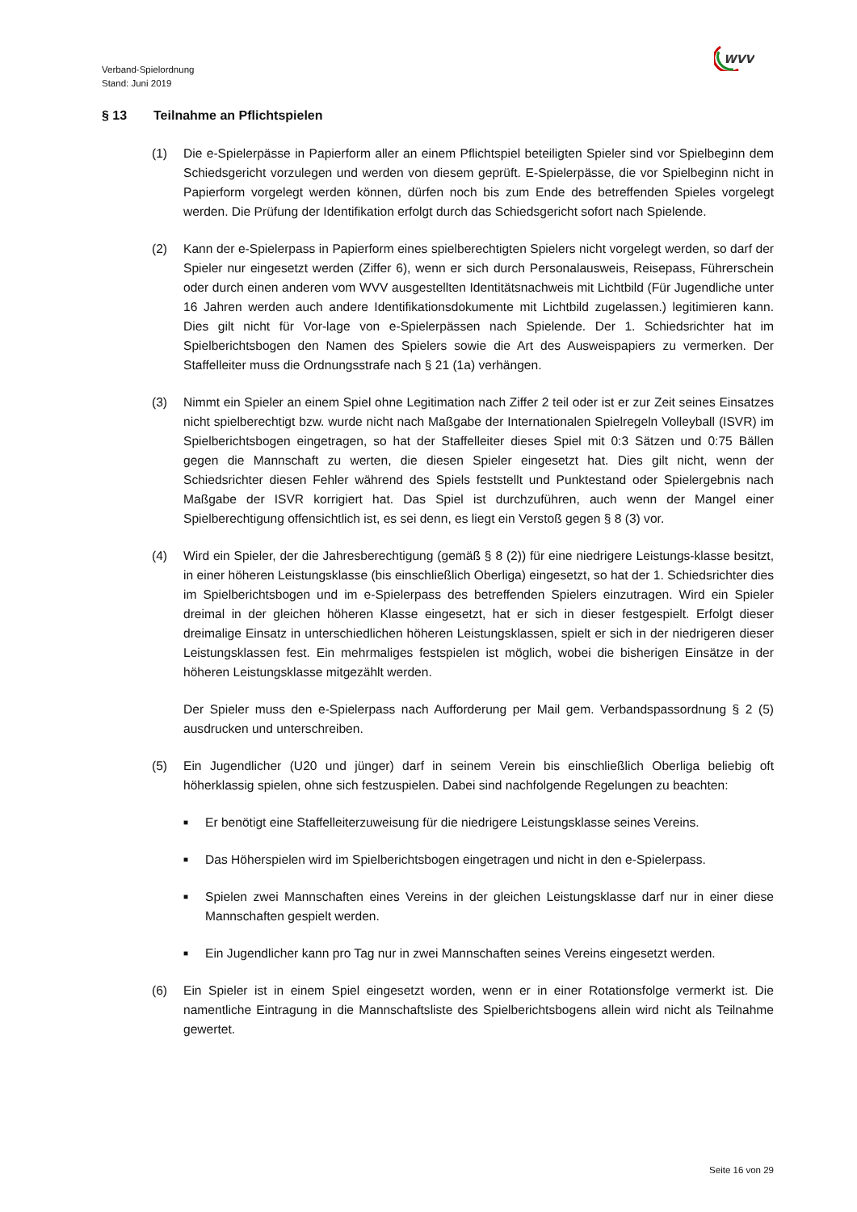Verband-Spielordnung
Stand: Juni 2019
WVV
§ 13 Teilnahme an Pflichtspielen
(1) Die e-Spielerpässe in Papierform aller an einem Pflichtspiel beteiligten Spieler sind vor Spielbeginn dem Schiedsgericht vorzulegen und werden von diesem geprüft. E-Spielerpässe, die vor Spielbeginn nicht in Papierform vorgelegt werden können, dürfen noch bis zum Ende des betreffenden Spieles vorgelegt werden. Die Prüfung der Identifikation erfolgt durch das Schiedsgericht sofort nach Spielende.
(2) Kann der e-Spielerpass in Papierform eines spielberechtigten Spielers nicht vorgelegt werden, so darf der Spieler nur eingesetzt werden (Ziffer 6), wenn er sich durch Personalausweis, Reisepass, Führerschein oder durch einen anderen vom WVV ausgestellten Identitätsnachweis mit Lichtbild (Für Jugendliche unter 16 Jahren werden auch andere Identifikationsdokumente mit Lichtbild zugelassen.) legitimieren kann. Dies gilt nicht für Vor-lage von e-Spielerpässen nach Spielende. Der 1. Schiedsrichter hat im Spielberichtsbogen den Namen des Spielers sowie die Art des Ausweispapiers zu vermerken. Der Staffelleiter muss die Ordnungsstrafe nach § 21 (1a) verhängen.
(3) Nimmt ein Spieler an einem Spiel ohne Legitimation nach Ziffer 2 teil oder ist er zur Zeit seines Einsatzes nicht spielberechtigt bzw. wurde nicht nach Maßgabe der Internationalen Spielregeln Volleyball (ISVR) im Spielberichtsbogen eingetragen, so hat der Staffelleiter dieses Spiel mit 0:3 Sätzen und 0:75 Bällen gegen die Mannschaft zu werten, die diesen Spieler eingesetzt hat. Dies gilt nicht, wenn der Schiedsrichter diesen Fehler während des Spiels feststellt und Punktestand oder Spielergebnis nach Maßgabe der ISVR korrigiert hat. Das Spiel ist durchzuführen, auch wenn der Mangel einer Spielberechtigung offensichtlich ist, es sei denn, es liegt ein Verstoß gegen § 8 (3) vor.
(4) Wird ein Spieler, der die Jahresberechtigung (gemäß § 8 (2)) für eine niedrigere Leistungs-klasse besitzt, in einer höheren Leistungsklasse (bis einschließlich Oberliga) eingesetzt, so hat der 1. Schiedsrichter dies im Spielberichtsbogen und im e-Spielerpass des betreffenden Spielers einzutragen. Wird ein Spieler dreimal in der gleichen höheren Klasse eingesetzt, hat er sich in dieser festgespielt. Erfolgt dieser dreimalige Einsatz in unterschiedlichen höheren Leistungsklassen, spielt er sich in der niedrigeren dieser Leistungsklassen fest. Ein mehrmaliges festspielen ist möglich, wobei die bisherigen Einsätze in der höheren Leistungsklasse mitgezählt werden.
Der Spieler muss den e-Spielerpass nach Aufforderung per Mail gem. Verbandspassordnung § 2 (5) ausdrucken und unterschreiben.
(5) Ein Jugendlicher (U20 und jünger) darf in seinem Verein bis einschließlich Oberliga beliebig oft höherklassig spielen, ohne sich festzuspielen. Dabei sind nachfolgende Regelungen zu beachten:
■ Er benötigt eine Staffelleiterzuweisung für die niedrigere Leistungsklasse seines Vereins.
■ Das Höherspielen wird im Spielberichtsbogen eingetragen und nicht in den e-Spielerpass.
■ Spielen zwei Mannschaften eines Vereins in der gleichen Leistungsklasse darf nur in einer diese Mannschaften gespielt werden.
■ Ein Jugendlicher kann pro Tag nur in zwei Mannschaften seines Vereins eingesetzt werden.
(6) Ein Spieler ist in einem Spiel eingesetzt worden, wenn er in einer Rotationsfolge vermerkt ist. Die namentliche Eintragung in die Mannschaftsliste des Spielberichtsbogens allein wird nicht als Teilnahme gewertet.
Seite 16 von 29